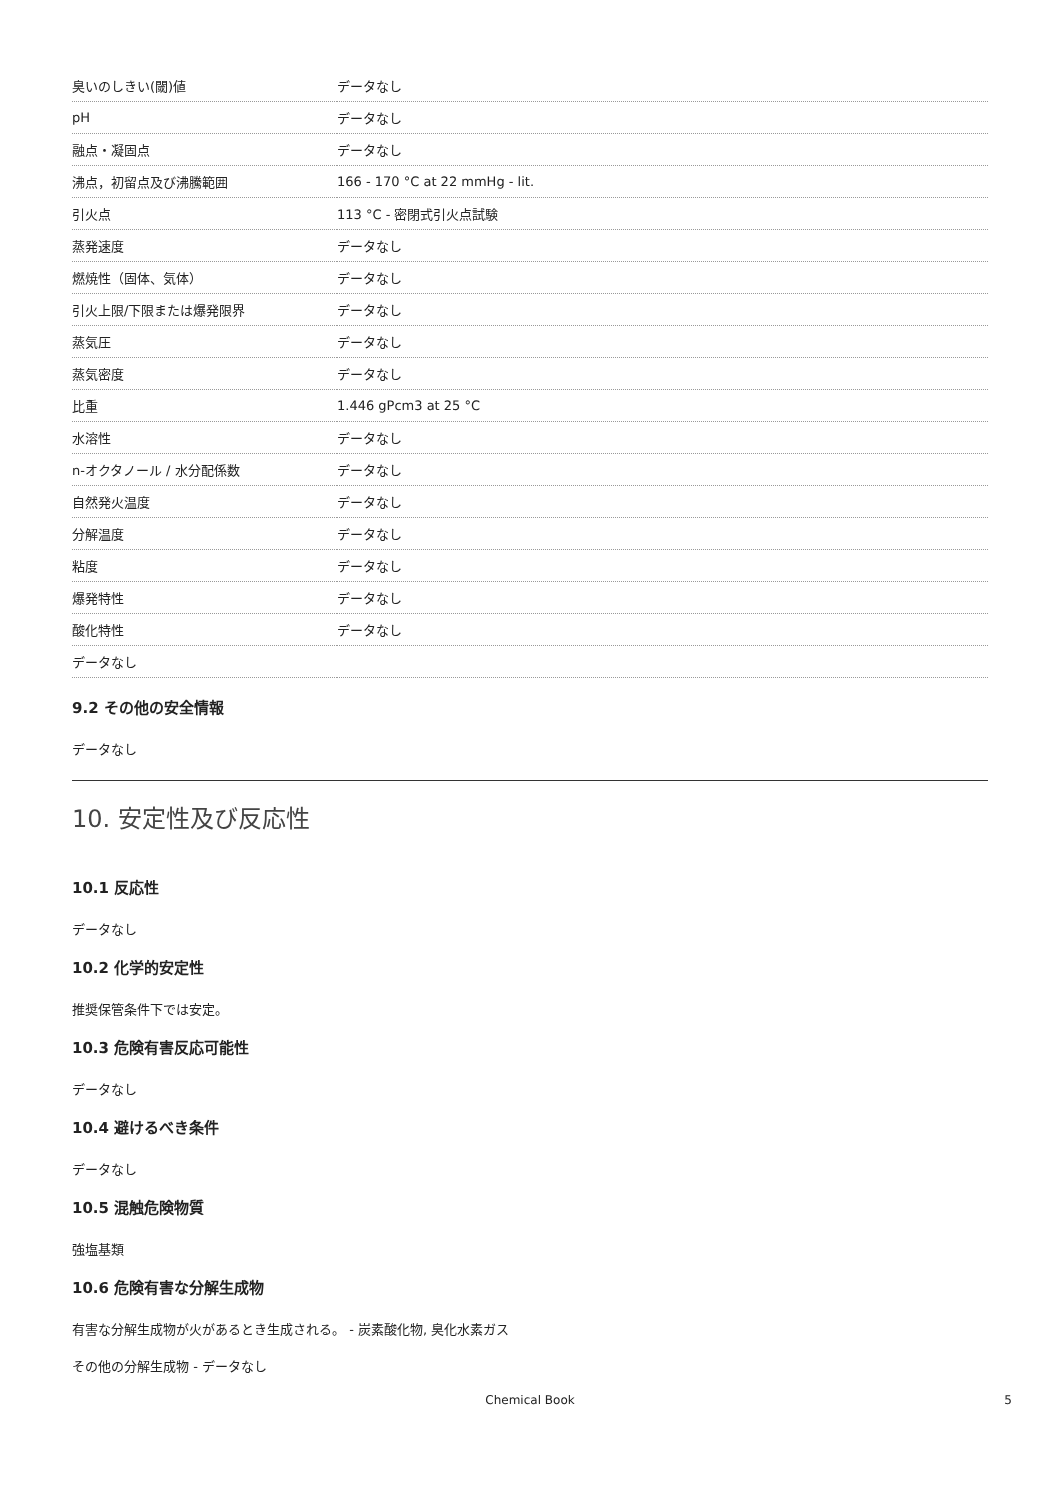| 臭いのしきい(閾)値 | データなし |
| pH | データなし |
| 融点・凝固点 | データなし |
| 沸点，初留点及び沸騰範囲 | 166 - 170 °C at 22 mmHg - lit. |
| 引火点 | 113 °C - 密閉式引火点試験 |
| 蒸発速度 | データなし |
| 燃焼性（固体、気体） | データなし |
| 引火上限/下限または爆発限界 | データなし |
| 蒸気圧 | データなし |
| 蒸気密度 | データなし |
| 比重 | 1.446 gPcm3 at 25 °C |
| 水溶性 | データなし |
| n-オクタノール / 水分配係数 | データなし |
| 自然発火温度 | データなし |
| 分解温度 | データなし |
| 粘度 | データなし |
| 爆発特性 | データなし |
| 酸化特性 | データなし |
| データなし | |
9.2 その他の安全情報
データなし
10. 安定性及び反応性
10.1 反応性
データなし
10.2 化学的安定性
推奨保管条件下では安定。
10.3 危険有害反応可能性
データなし
10.4 避けるべき条件
データなし
10.5 混触危険物質
強塩基類
10.6 危険有害な分解生成物
有害な分解生成物が火があるとき生成される。 - 炭素酸化物, 臭化水素ガス
その他の分解生成物 - データなし
Chemical Book 5